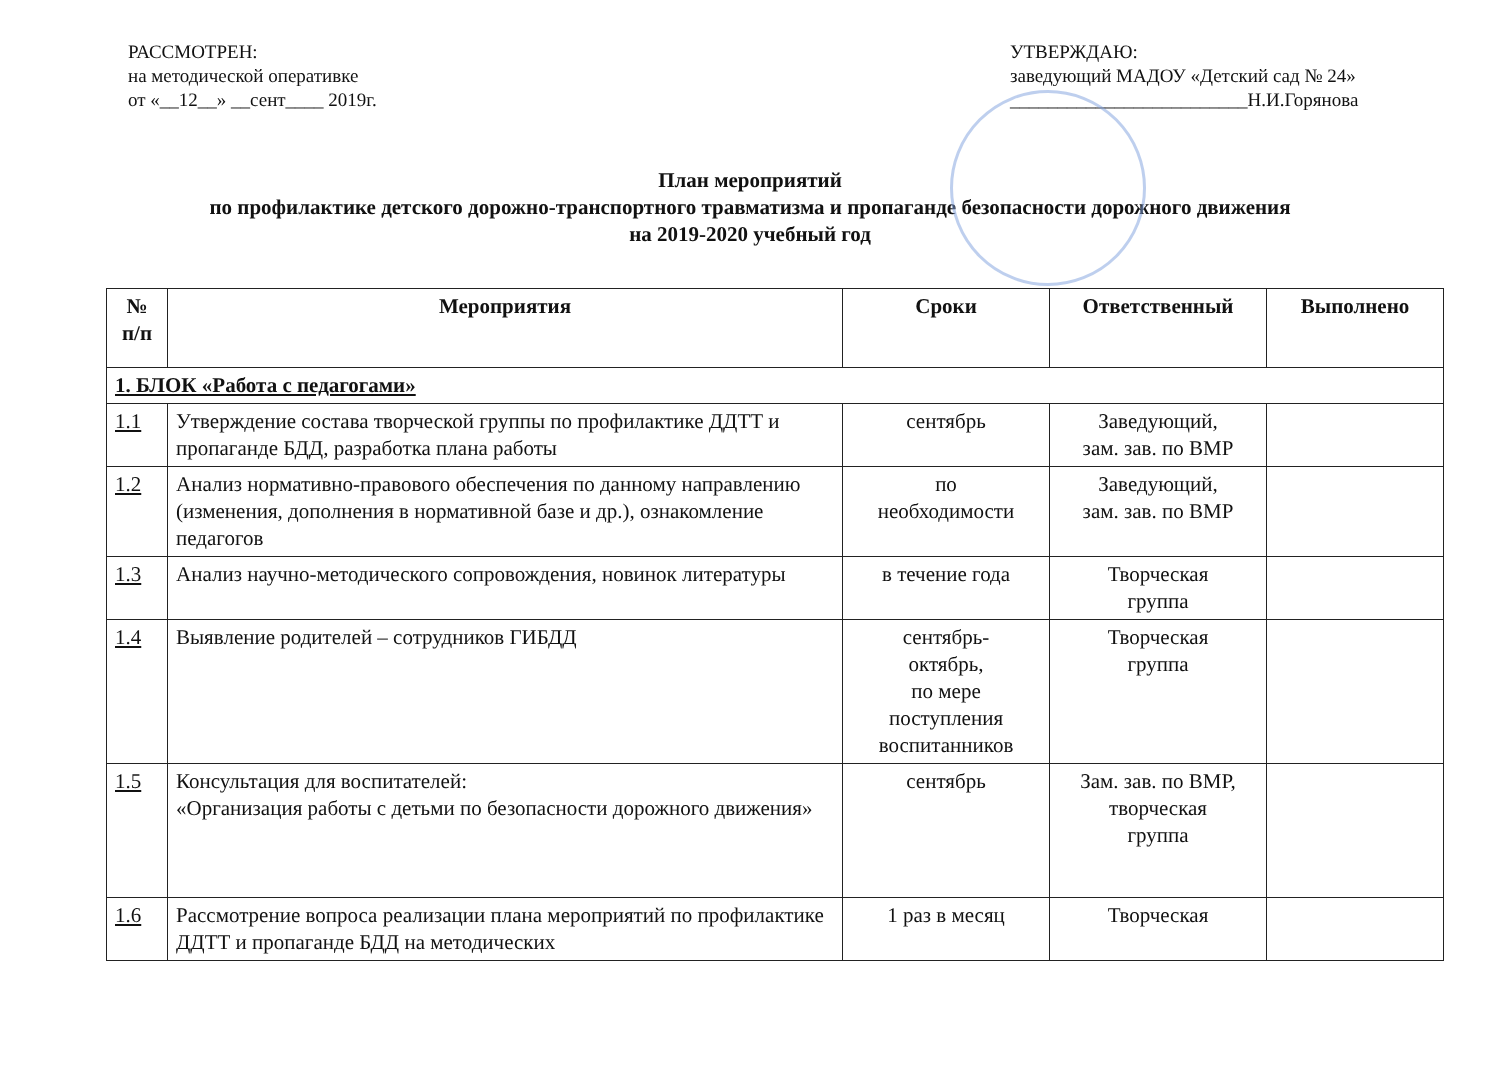РАССМОТРЕН:
на методической оперативке
от «__12__» __сент____ 2019г.
УТВЕРЖДАЮ:
заведующий МАДОУ «Детский сад № 24»
_________________________Н.И.Горянова
План мероприятий
по профилактике детского дорожно-транспортного травматизма и пропаганде безопасности дорожного движения
на 2019-2020 учебный год
| № п/п | Мероприятия | Сроки | Ответственный | Выполнено |
| --- | --- | --- | --- | --- |
| 1. БЛОК «Работа с педагогами» | | | | |
| 1.1 | Утверждение состава творческой группы по профилактике ДДТТ и пропаганде БДД, разработка плана работы | сентябрь | Заведующий, зам. зав. по ВМР | |
| 1.2 | Анализ нормативно-правового обеспечения по данному направлению (изменения, дополнения в нормативной базе и др.), ознакомление педагогов | по необходимости | Заведующий, зам. зав. по ВМР | |
| 1.3 | Анализ научно-методического сопровождения, новинок литературы | в течение года | Творческая группа | |
| 1.4 | Выявление родителей – сотрудников ГИБДД | сентябрь- октябрь, по мере поступления воспитанников | Творческая группа | |
| 1.5 | Консультация для воспитателей: «Организация работы с детьми по безопасности дорожного движения» | сентябрь | Зам. зав. по ВМР, творческая группа | |
| 1.6 | Рассмотрение вопроса реализации плана мероприятий по профилактике ДДТТ и пропаганде БДД на методических | 1 раз в месяц | Творческая | |